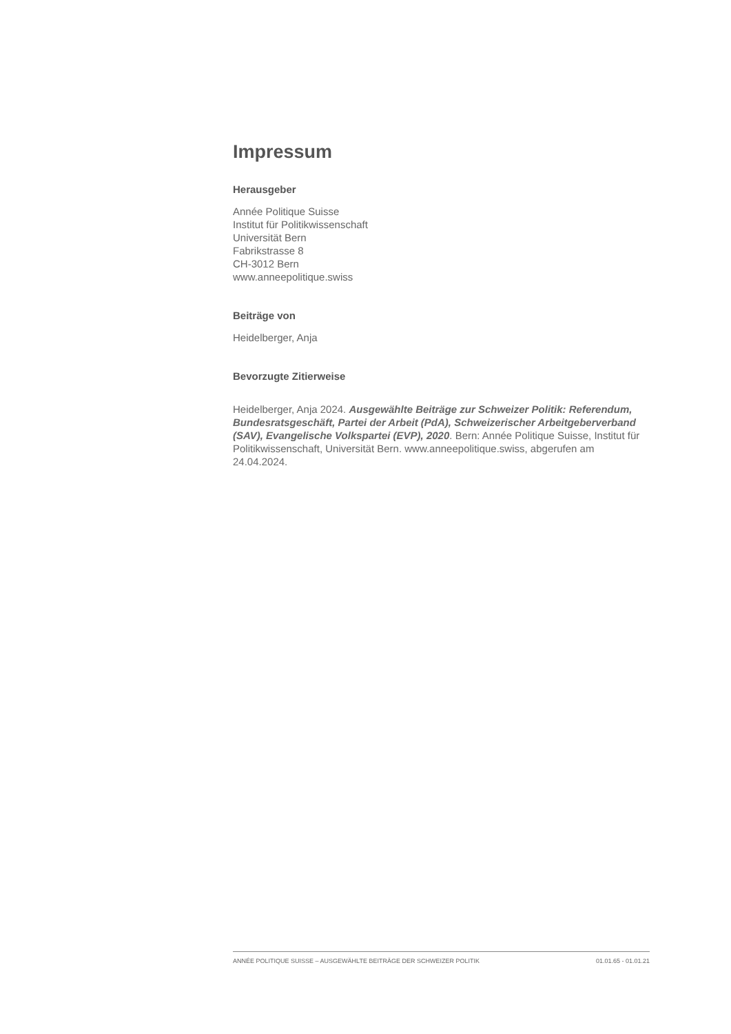Impressum
Herausgeber
Année Politique Suisse
Institut für Politikwissenschaft
Universität Bern
Fabrikstrasse 8
CH-3012 Bern
www.anneepolitique.swiss
Beiträge von
Heidelberger, Anja
Bevorzugte Zitierweise
Heidelberger, Anja 2024. Ausgewählte Beiträge zur Schweizer Politik: Referendum, Bundesratsgeschäft, Partei der Arbeit (PdA), Schweizerischer Arbeitgeberverband (SAV), Evangelische Volkspartei (EVP), 2020. Bern: Année Politique Suisse, Institut für Politikwissenschaft, Universität Bern. www.anneepolitique.swiss, abgerufen am 24.04.2024.
ANNÉE POLITIQUE SUISSE – AUSGEWÄHLTE BEITRÄGE DER SCHWEIZER POLITIK 01.01.65 - 01.01.21